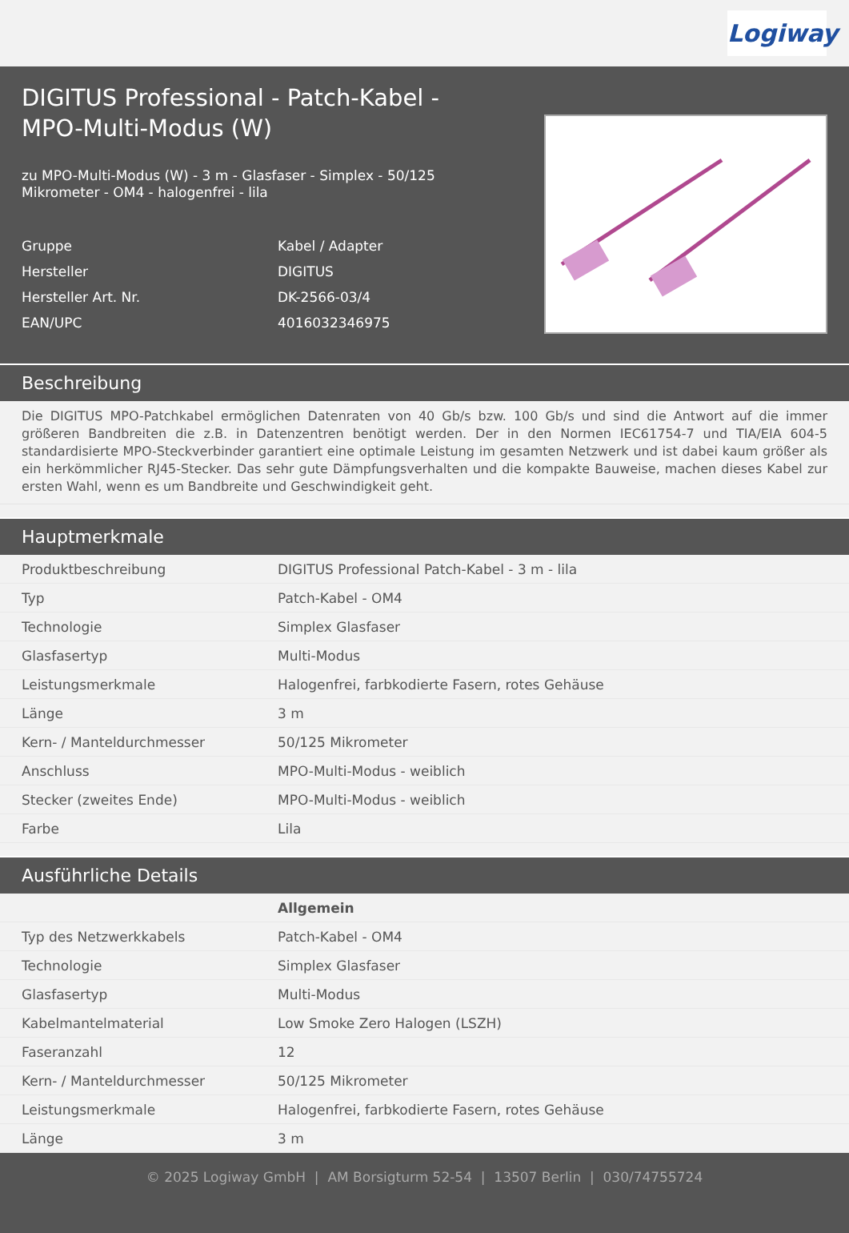Logiway
DIGITUS Professional - Patch-Kabel - MPO-Multi-Modus (W)
zu MPO-Multi-Modus (W) - 3 m - Glasfaser - Simplex - 50/125 Mikrometer - OM4 - halogenfrei - lila
| Gruppe | Kabel / Adapter |
| Hersteller | DIGITUS |
| Hersteller Art. Nr. | DK-2566-03/4 |
| EAN/UPC | 4016032346975 |
Beschreibung
Die DIGITUS MPO-Patchkabel ermöglichen Datenraten von 40 Gb/s bzw. 100 Gb/s und sind die Antwort auf die immer größeren Bandbreiten die z.B. in Datenzentren benötigt werden. Der in den Normen IEC61754-7 und TIA/EIA 604-5 standardisierte MPO-Steckverbinder garantiert eine optimale Leistung im gesamten Netzwerk und ist dabei kaum größer als ein herkömmlicher RJ45-Stecker. Das sehr gute Dämpfungsverhalten und die kompakte Bauweise, machen dieses Kabel zur ersten Wahl, wenn es um Bandbreite und Geschwindigkeit geht.
Hauptmerkmale
| Produktbeschreibung | DIGITUS Professional Patch-Kabel - 3 m - lila |
| Typ | Patch-Kabel - OM4 |
| Technologie | Simplex Glasfaser |
| Glasfasertyp | Multi-Modus |
| Leistungsmerkmale | Halogenfrei, farbkodierte Fasern, rotes Gehäuse |
| Länge | 3 m |
| Kern- / Manteldurchmesser | 50/125 Mikrometer |
| Anschluss | MPO-Multi-Modus - weiblich |
| Stecker (zweites Ende) | MPO-Multi-Modus - weiblich |
| Farbe | Lila |
Ausführliche Details
| | Allgemein |
| Typ des Netzwerkkabels | Patch-Kabel - OM4 |
| Technologie | Simplex Glasfaser |
| Glasfasertyp | Multi-Modus |
| Kabelmantelmaterial | Low Smoke Zero Halogen (LSZH) |
| Faseranzahl | 12 |
| Kern- / Manteldurchmesser | 50/125 Mikrometer |
| Leistungsmerkmale | Halogenfrei, farbkodierte Fasern, rotes Gehäuse |
| Länge | 3 m |
© 2025 Logiway GmbH | AM Borsigturm 52-54 | 13507 Berlin | 030/74755724